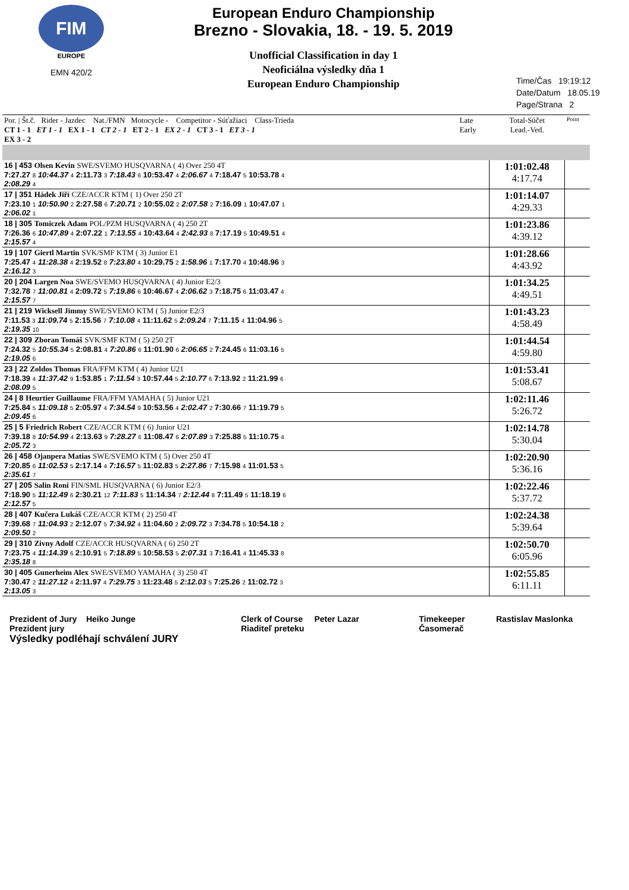FIM
EUROPE
EMN 420/2
European Enduro Championship
Brezno - Slovakia, 18. - 19. 5. 2019
Unofficial Classification in day 1
Neoficiálna výsledky dňa 1
European Enduro Championship
Time/Čas 19:19:12
Date/Datum 18.05.19
Page/Strana 2
| Por. / Št.č. Rider - Jazdec Nat./FMN Motocycle - Competitor - Súťažiaci Class-Trieda CT 1 - 1 ET 1 - 1 EX 1 - 1 CT 2 - 1 ET 2 - 1 EX 2 - 1 CT 3 - 1 ET 3 - 1 EX 3 - 2 | Late Early | Total-Súčet Lead.-Ved. | Point |
| 16 / 453 Olsen Kevin SWE/SVEMO HUSQVARNA ( 4) Over 250 4T 7:27.27 8 10:44.37 4 2:11.73 3 7:18.43 6 10:53.47 4 2:06.67 4 7:18.47 5 10:53.78 4 2:08.29 4 | | 1:01:02.48 4:17.74 | |
| 17 / 351 Hádek Jiří CZE/ACCR KTM ( 1) Over 250 2T 7:23.10 1 10:50.90 2 2:27.58 6 7:20.71 2 10:55.02 2 2:07.58 2 7:16.09 1 10:47.07 1 2:06.02 1 | | 1:01:14.07 4:29.33 | |
| 18 / 305 Tomiczek Adam POL/PZM HUSQVARNA ( 4) 250 2T 7:26.36 6 10:47.89 4 2:07.22 1 7:13.55 4 10:43.64 4 2:42.93 8 7:17.19 5 10:49.51 4 2:15.57 4 | | 1:01:23.86 4:39.12 | |
| 19 / 107 Giertl Martin SVK/SMF KTM ( 3) Junior E1 7:25.47 4 11:28.38 4 2:19.52 8 7:23.80 4 10:29.75 2 1:58.96 1 7:17.70 4 10:48.96 3 2:16.12 3 | | 1:01:28.66 4:43.92 | |
| 20 / 204 Largen Noa SWE/SVEMO HUSQVARNA ( 4) Junior E2/3 7:32.78 7 11:00.81 4 2:09.72 5 7:19.86 6 10:46.67 4 2:06.62 3 7:18.75 6 11:03.47 4 2:15.57 7 | | 1:01:34.25 4:49.51 | |
| 21 / 219 Wicksell Jimmy SWE/SVEMO KTM ( 5) Junior E2/3 7:11.53 3 11:09.74 5 2:15.56 7 7:10.08 4 11:11.62 5 2:09.24 7 7:11.15 4 11:04.96 5 2:19.35 10 | | 1:01:43.23 4:58.49 | |
| 22 / 309 Zboran Tomáš SVK/SMF KTM ( 5) 250 2T 7:24.32 5 10:55.34 5 2:08.81 4 7:20.86 6 11:01.90 6 2:06.65 2 7:24.45 6 11:03.16 5 2:19.05 6 | | 1:01:44.54 4:59.80 | |
| 23 / 22 Zoldos Thomas FRA/FFM KTM ( 4) Junior U21 7:18.39 4 11:37.42 9 1:53.85 1 7:11.54 3 10:57.44 5 2:10.77 6 7:13.92 2 11:21.99 6 2:08.09 5 | | 1:01:53.41 5:08.67 | |
| 24 / 8 Heurtier Guillaume FRA/FFM YAMAHA ( 5) Junior U21 7:25.84 5 11:09.18 5 2:05.97 4 7:34.54 9 10:53.56 4 2:02.47 2 7:30.66 7 11:19.79 5 2:09.45 6 | | 1:02:11.46 5:26.72 | |
| 25 / 5 Friedrich Robert CZE/ACCR KTM ( 6) Junior U21 7:39.18 8 10:54.99 4 2:13.63 9 7:28.27 6 11:08.47 6 2:07.89 3 7:25.88 5 11:10.75 4 2:05.72 3 | | 1:02:14.78 5:30.04 | |
| 26 / 458 Ojanpera Matias SWE/SVEMO KTM ( 5) Over 250 4T 7:20.85 6 11:02.53 5 2:17.14 4 7:16.57 5 11:02.83 5 2:27.86 7 7:15.98 4 11:01.53 5 2:35.61 7 | | 1:02:20.90 5:36.16 | |
| 27 / 205 Salin Roni FIN/SML HUSQVARNA ( 6) Junior E2/3 7:18.90 5 11:12.49 6 2:30.21 12 7:11.83 5 11:14.34 7 2:12.44 8 7:11.49 5 11:18.19 6 2:12.57 5 | | 1:02:22.46 5:37.72 | |
| 28 / 407 Kučera Lukáš CZE/ACCR KTM ( 2) 250 4T 7:39.68 7 11:04.93 2 2:12.07 5 7:34.92 4 11:04.60 2 2:09.72 3 7:34.78 5 10:54.18 2 2:09.50 2 | | 1:02:24.38 5:39.64 | |
| 29 / 310 Zivny Adolf CZE/ACCR HUSQVARNA ( 6) 250 2T 7:23.75 4 11:14.39 6 2:10.91 5 7:18.89 5 10:58.53 5 2:07.31 3 7:16.41 4 11:45.33 8 2:35.18 8 | | 1:02:50.70 6:05.96 | |
| 30 / 405 Gunerheim Alex SWE/SVEMO YAMAHA ( 3) 250 4T 7:30.47 2 11:27.12 4 2:11.97 4 7:29.75 3 11:23.48 5 2:12.03 5 7:25.26 2 11:02.72 3 2:13.05 3 | | 1:02:55.85 6:11.11 | |
Prezident of Jury Heiko Junge
Prezident jury
Výsledky podléhají schválení JURY
Clerk of Course Peter Lazar
Riaditeľ preteku
Timekeeper
Časomerač
Rastislav Maslonka